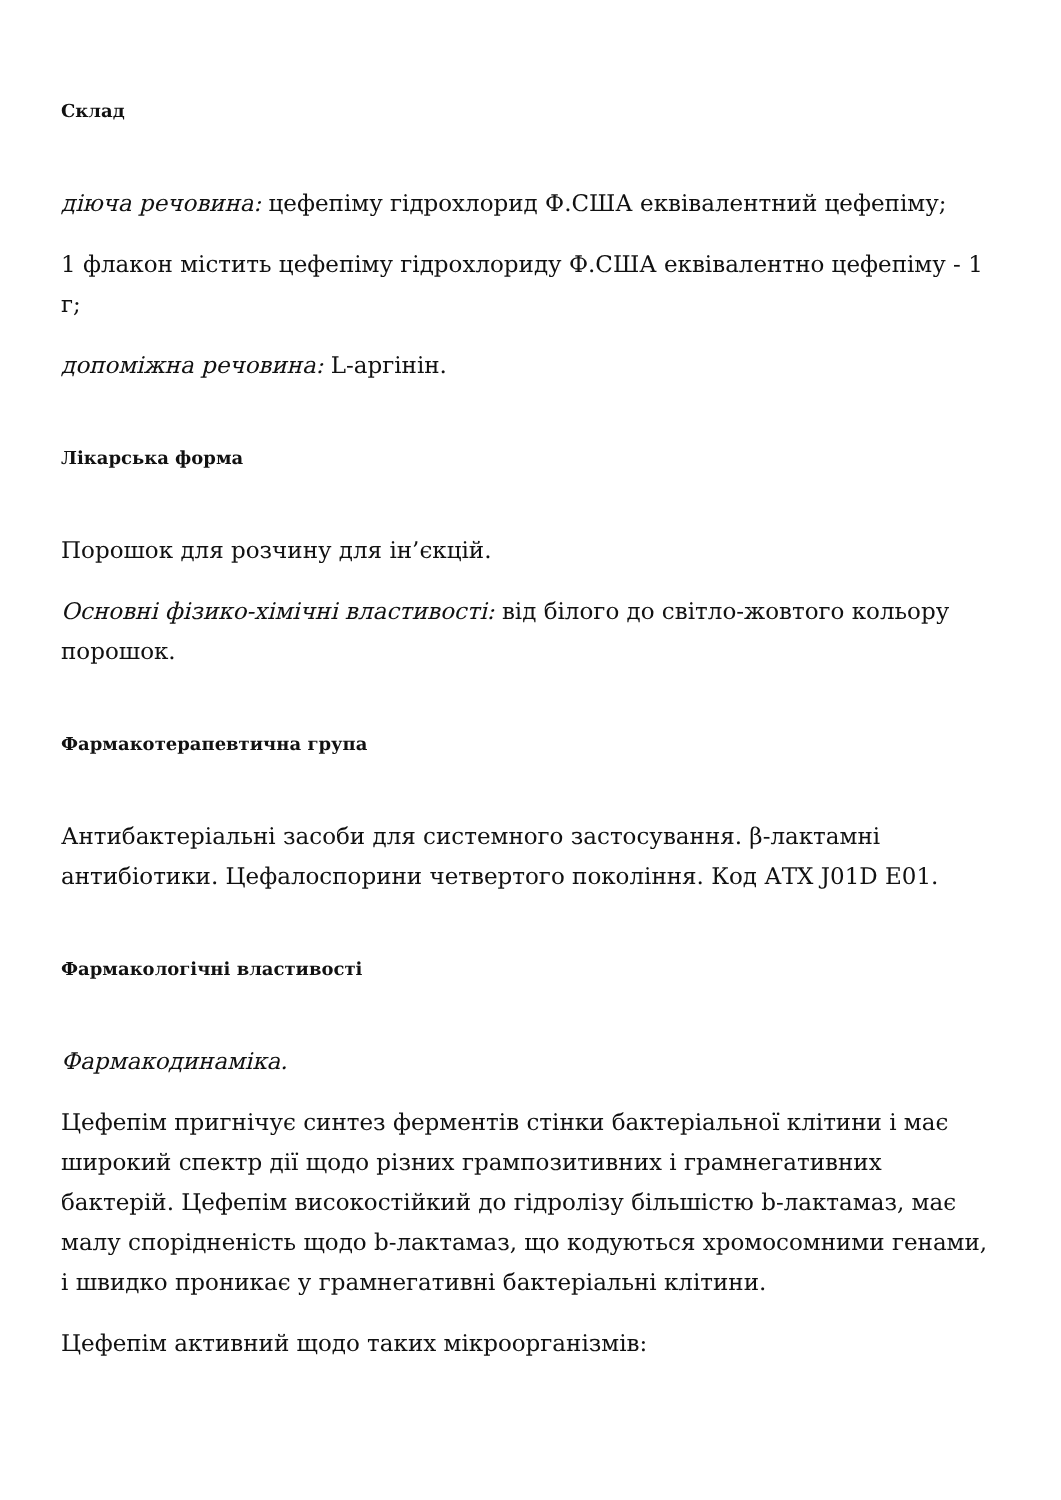Склад
діюча речовина: цефепіму гідрохлорид Ф.США еквівалентний цефепіму;
1 флакон містить цефепіму гідрохлориду Ф.США еквівалентно цефепіму - 1 г;
допоміжна речовина: L-аргінін.
Лікарська форма
Порошок для розчину для ін’єкцій.
Основні фізико-хімічні властивості: від білого до світло-жовтого кольору порошок.
Фармакотерапевтична група
Антибактеріальні засоби для системного застосування. β-лактамні антибіотики. Цефалоспорини четвертого покоління. Код АТХ J01D E01.
Фармакологічні властивості
Фармакодинаміка.
Цефепім пригнічує синтез ферментів стінки бактеріальної клітини і має широкий спектр дії щодо різних грампозитивних і грамнегативних бактерій. Цефепім високостійкий до гідролізу більшістю b-лактамаз, має малу спорідненість щодо b-лактамаз, що кодуються хромосомними генами, і швидко проникає у грамнегативні бактеріальні клітини.
Цефепім активний щодо таких мікроорганізмів: